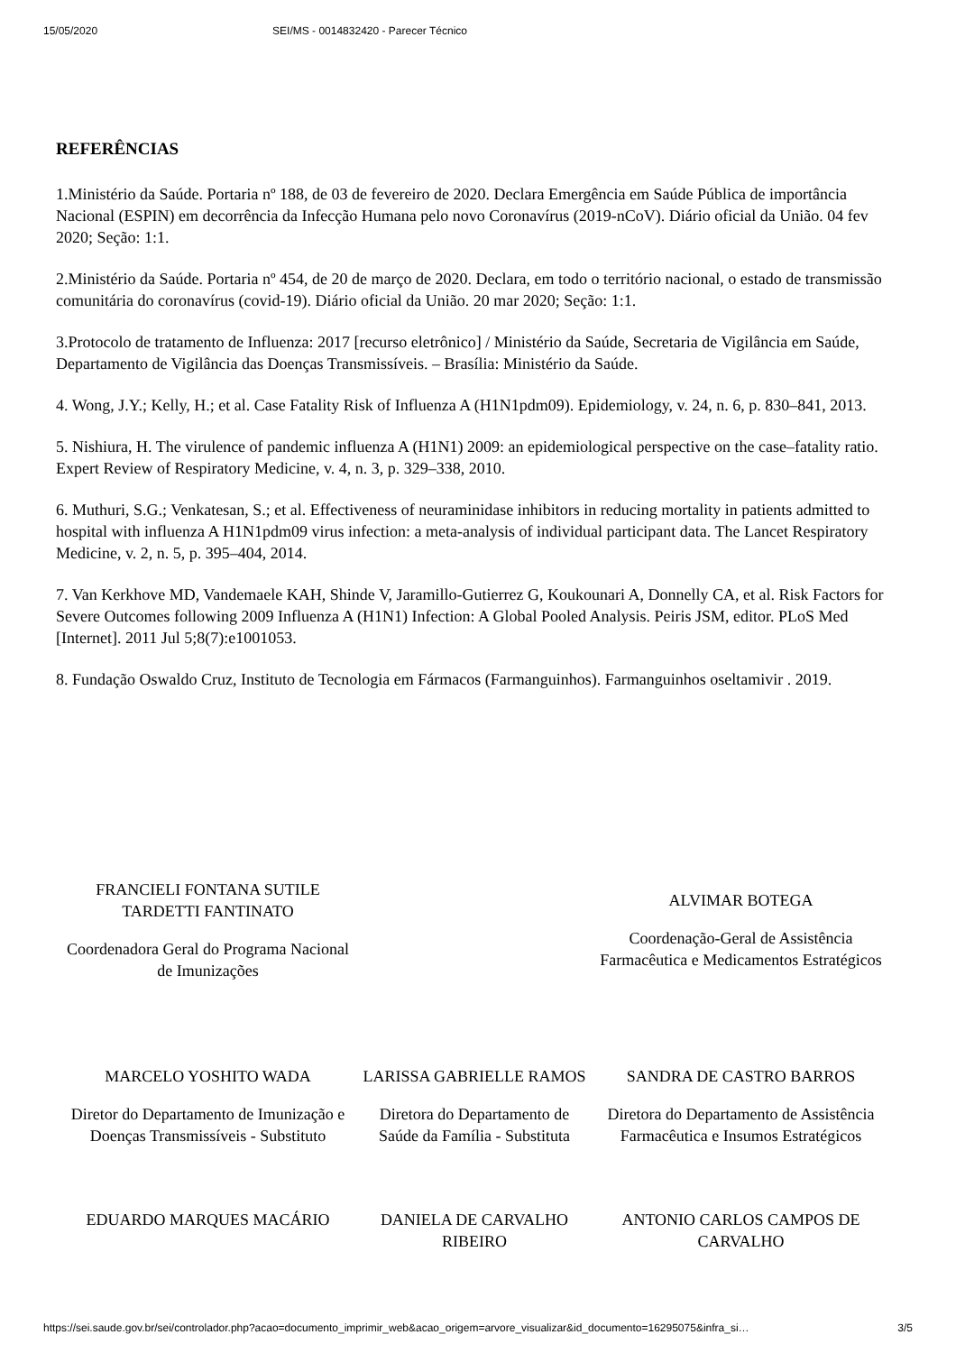15/05/2020 SEI/MS - 0014832420 - Parecer Técnico
REFERÊNCIAS
1.Ministério da Saúde. Portaria nº 188, de 03 de fevereiro de 2020. Declara Emergência em Saúde Pública de importância Nacional (ESPIN) em decorrência da Infecção Humana pelo novo Coronavírus (2019-nCoV). Diário oficial da União. 04 fev 2020; Seção: 1:1.
2.Ministério da Saúde. Portaria nº 454, de 20 de março de 2020. Declara, em todo o território nacional, o estado de transmissão comunitária do coronavírus (covid-19). Diário oficial da União. 20 mar 2020; Seção: 1:1.
3.Protocolo de tratamento de Influenza: 2017 [recurso eletrônico] / Ministério da Saúde, Secretaria de Vigilância em Saúde, Departamento de Vigilância das Doenças Transmissíveis. – Brasília: Ministério da Saúde.
4. Wong, J.Y.; Kelly, H.; et al. Case Fatality Risk of Influenza A (H1N1pdm09). Epidemiology, v. 24, n. 6, p. 830–841, 2013.
5. Nishiura, H. The virulence of pandemic influenza A (H1N1) 2009: an epidemiological perspective on the case–fatality ratio. Expert Review of Respiratory Medicine, v. 4, n. 3, p. 329–338, 2010.
6. Muthuri, S.G.; Venkatesan, S.; et al. Effectiveness of neuraminidase inhibitors in reducing mortality in patients admitted to hospital with influenza A H1N1pdm09 virus infection: a meta-analysis of individual participant data. The Lancet Respiratory Medicine, v. 2, n. 5, p. 395–404, 2014.
7. Van Kerkhove MD, Vandemaele KAH, Shinde V, Jaramillo-Gutierrez G, Koukounari A, Donnelly CA, et al. Risk Factors for Severe Outcomes following 2009 Influenza A (H1N1) Infection: A Global Pooled Analysis. Peiris JSM, editor. PLoS Med [Internet]. 2011 Jul 5;8(7):e1001053.
8. Fundação Oswaldo Cruz, Instituto de Tecnologia em Fármacos (Farmanguinhos). Farmanguinhos oseltamivir . 2019.
| FRANCIELI FONTANA SUTILE TARDETTI FANTINATO Coordenadora Geral do Programa Nacional de Imunizações | | ALVIMAR BOTEGA Coordenação-Geral de Assistência Farmacêutica e Medicamentos Estratégicos |
| MARCELO YOSHITO WADA Diretor do Departamento de Imunização e Doenças Transmissíveis - Substituto | LARISSA GABRIELLE RAMOS Diretora do Departamento de Saúde da Família - Substituta | SANDRA DE CASTRO BARROS Diretora do Departamento de Assistência Farmacêutica e Insumos Estratégicos |
| EDUARDO MARQUES MACÁRIO | DANIELA DE CARVALHO RIBEIRO | ANTONIO CARLOS CAMPOS DE CARVALHO |
https://sei.saude.gov.br/sei/controlador.php?acao=documento_imprimir_web&acao_origem=arvore_visualizar&id_documento=16295075&infra_si… 3/5